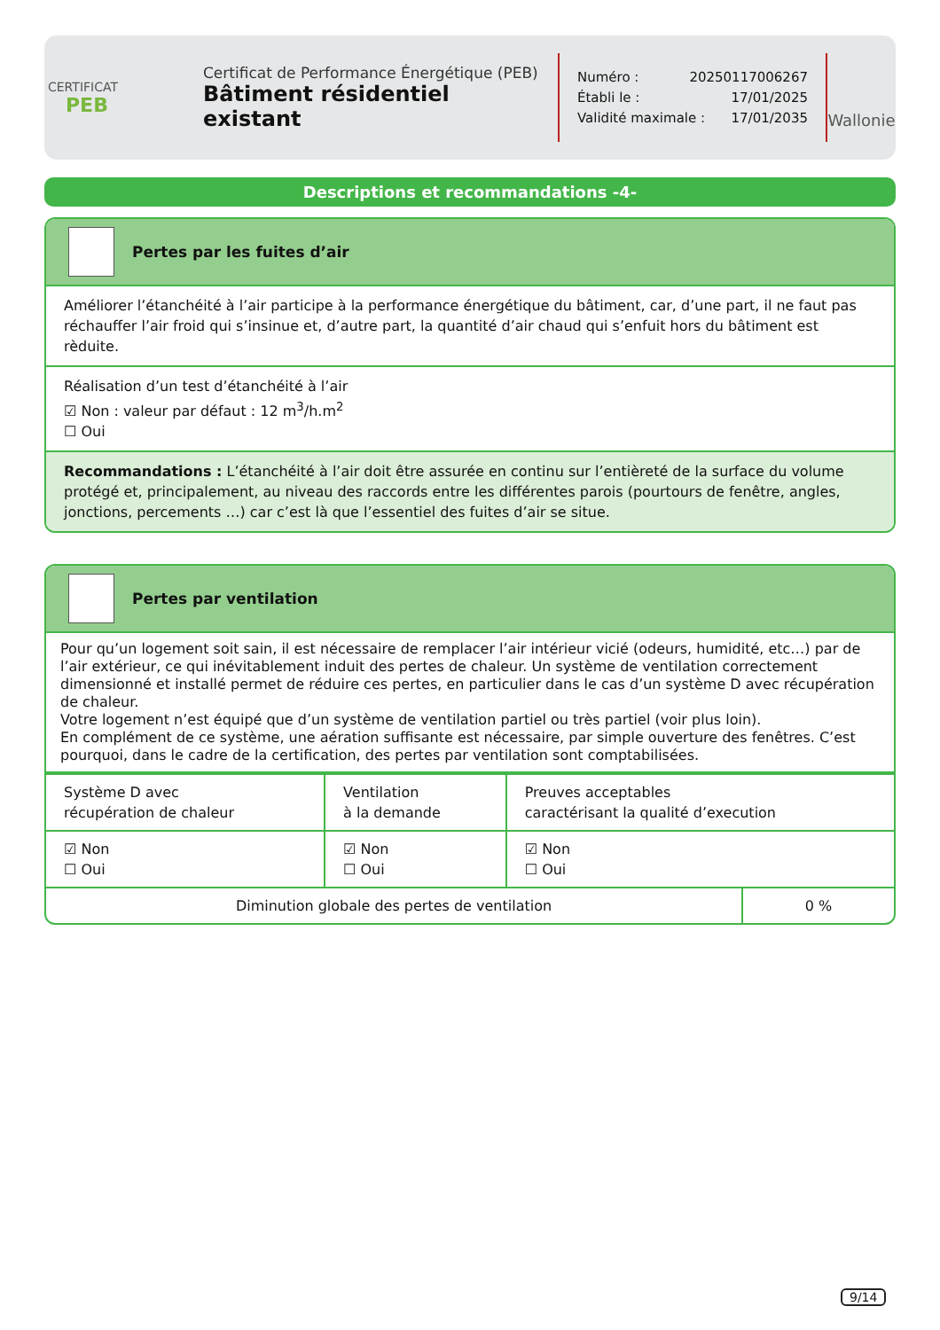CERTIFICAT
PEB
Certificat de Performance Énergétique (PEB)
Bâtiment résidentiel existant
Numéro : 20250117006267
Établi le : 17/01/2025
Validité maximale : 17/01/2035
Wallonie
Descriptions et recommandations -4-
Pertes par les fuites d’air
Améliorer l’étanchéité à l’air participe à la performance énergétique du bâtiment, car, d’une part, il ne faut pas réchauffer l’air froid qui s’insinue et, d’autre part, la quantité d’air chaud qui s’enfuit hors du bâtiment est rèduite.
Réalisation d’un test d’étanchéité à l’air
☑ Non : valeur par défaut : 12 m<sup>3</sup>/h.m<sup>2</sup>
☐ Oui
Recommandations : L’étanchéité à l’air doit être assurée en continu sur l’entièreté de la surface du volume protégé et, principalement, au niveau des raccords entre les différentes parois (pourtours de fenêtre, angles, jonctions, percements …) car c’est là que l’essentiel des fuites d’air se situe.
Pertes par ventilation
Pour qu’un logement soit sain, il est nécessaire de remplacer l’air intérieur vicié (odeurs, humidité, etc…) par de l’air extérieur, ce qui inévitablement induit des pertes de chaleur. Un système de ventilation correctement dimensionné et installé permet de réduire ces pertes, en particulier dans le cas d’un système D avec récupération de chaleur.
Votre logement n’est équipé que d’un système de ventilation partiel ou très partiel (voir plus loin).
En complément de ce système, une aération suffisante est nécessaire, par simple ouverture des fenêtres. C’est pourquoi, dans le cadre de la certification, des pertes par ventilation sont comptabilisées.
| Système D avec récupération de chaleur | Ventilation à la demande | Preuves acceptables caractérisant la qualité d’execution |
| ☑ Non ☐ Oui | ☑ Non ☐ Oui | ☑ Non ☐ Oui |
| Diminution globale des pertes de ventilation | 0 % |
9/14